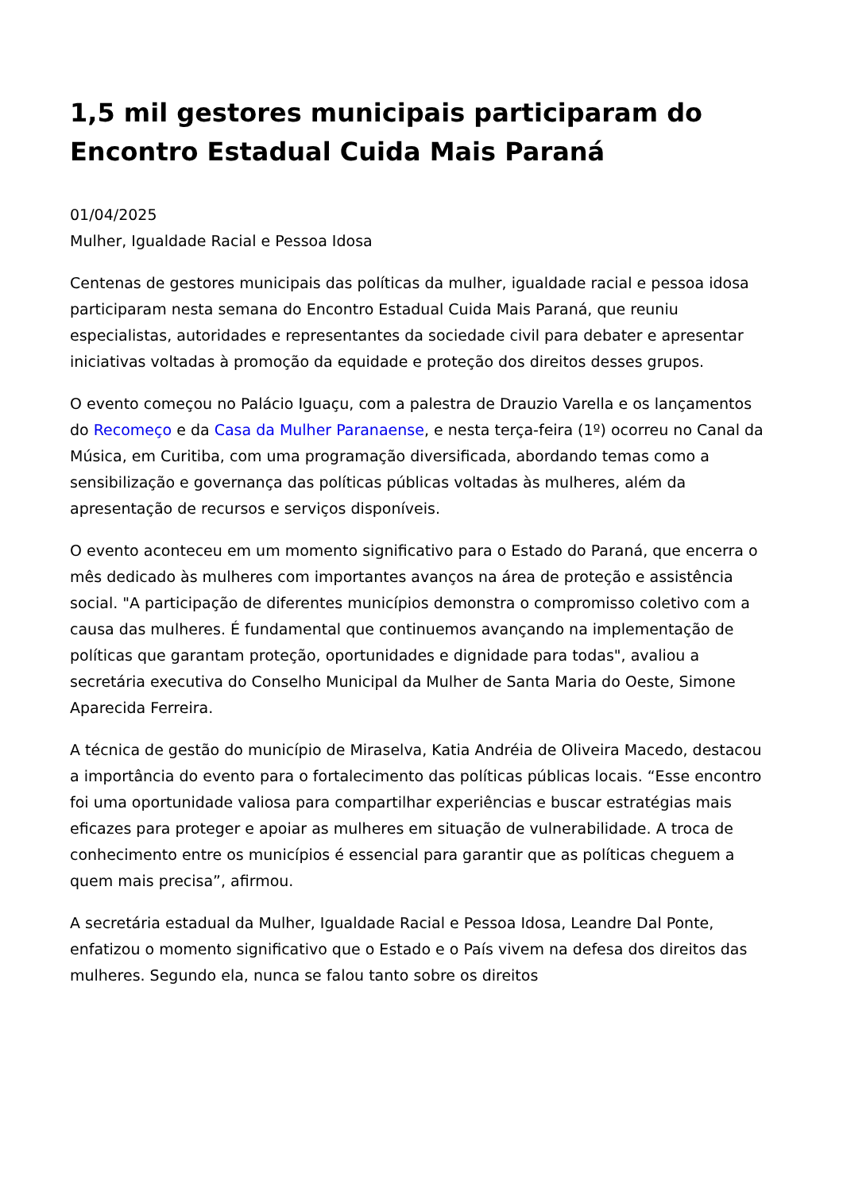1,5 mil gestores municipais participaram do Encontro Estadual Cuida Mais Paraná
01/04/2025
Mulher, Igualdade Racial e Pessoa Idosa
Centenas de gestores municipais das políticas da mulher, igualdade racial e pessoa idosa participaram nesta semana do Encontro Estadual Cuida Mais Paraná, que reuniu especialistas, autoridades e representantes da sociedade civil para debater e apresentar iniciativas voltadas à promoção da equidade e proteção dos direitos desses grupos.
O evento começou no Palácio Iguaçu, com a palestra de Drauzio Varella e os lançamentos do Recomeço e da Casa da Mulher Paranaense, e nesta terça-feira (1º) ocorreu no Canal da Música, em Curitiba, com uma programação diversificada, abordando temas como a sensibilização e governança das políticas públicas voltadas às mulheres, além da apresentação de recursos e serviços disponíveis.
O evento aconteceu em um momento significativo para o Estado do Paraná, que encerra o mês dedicado às mulheres com importantes avanços na área de proteção e assistência social. "A participação de diferentes municípios demonstra o compromisso coletivo com a causa das mulheres. É fundamental que continuemos avançando na implementação de políticas que garantam proteção, oportunidades e dignidade para todas", avaliou a secretária executiva do Conselho Municipal da Mulher de Santa Maria do Oeste, Simone Aparecida Ferreira.
A técnica de gestão do município de Miraselva, Katia Andréia de Oliveira Macedo, destacou a importância do evento para o fortalecimento das políticas públicas locais. “Esse encontro foi uma oportunidade valiosa para compartilhar experiências e buscar estratégias mais eficazes para proteger e apoiar as mulheres em situação de vulnerabilidade. A troca de conhecimento entre os municípios é essencial para garantir que as políticas cheguem a quem mais precisa”, afirmou.
A secretária estadual da Mulher, Igualdade Racial e Pessoa Idosa, Leandre Dal Ponte, enfatizou o momento significativo que o Estado e o País vivem na defesa dos direitos das mulheres. Segundo ela, nunca se falou tanto sobre os direitos